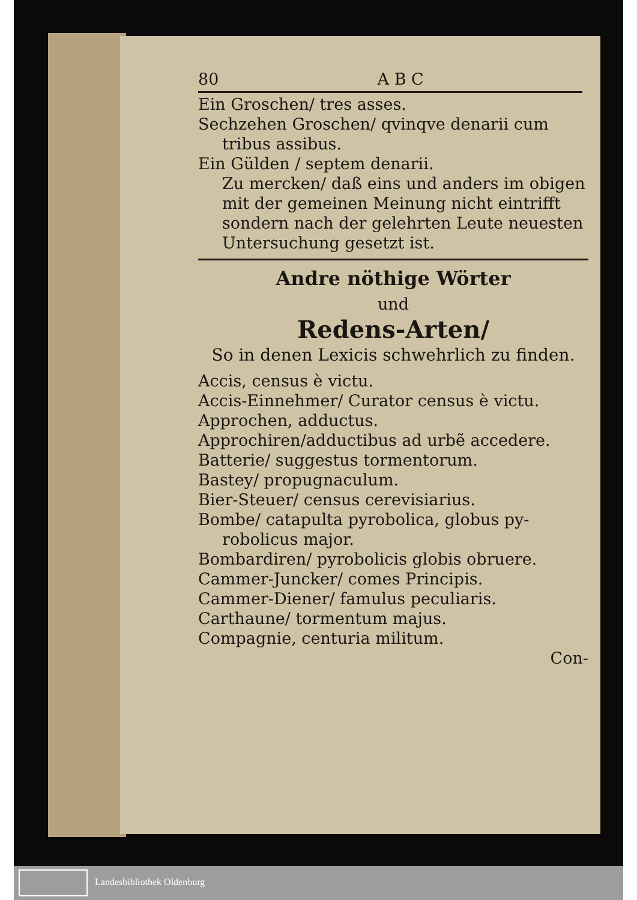80 A B C
Ein Groschen/ tres asses.
Sechzehen Groschen/ qvinqve denarii cum
tribus assibus.
Ein Gülden / septem denarii.
Zu mercken/ daß eins und anders im obigen mit der gemeinen Meinung nicht eintrifft sondern nach der gelehrten Leute neuesten Untersuchung gesetzt ist.
Andre nöthige Wörter
und
Redens-Arten/
So in denen Lexicis schwehrlich zu finden.
Accis, census è victu.
Accis-Einnehmer/ Curator census è victu.
Approchen, adductus.
Approchiren/adductibus ad urbẽ accedere.
Batterie/ suggestus tormentorum.
Bastey/ propugnaculum.
Bier-Steuer/ census cerevisiarius.
Bombe/ catapulta pyrobolica, globus py-
robolicus major.
Bombardiren/ pyrobolicis globis obruere.
Cammer-Juncker/ comes Principis.
Cammer-Diener/ famulus peculiaris.
Carthaune/ tormentum majus.
Compagnie, centuria militum.
Con-
Landesbibliothek Oldenburg